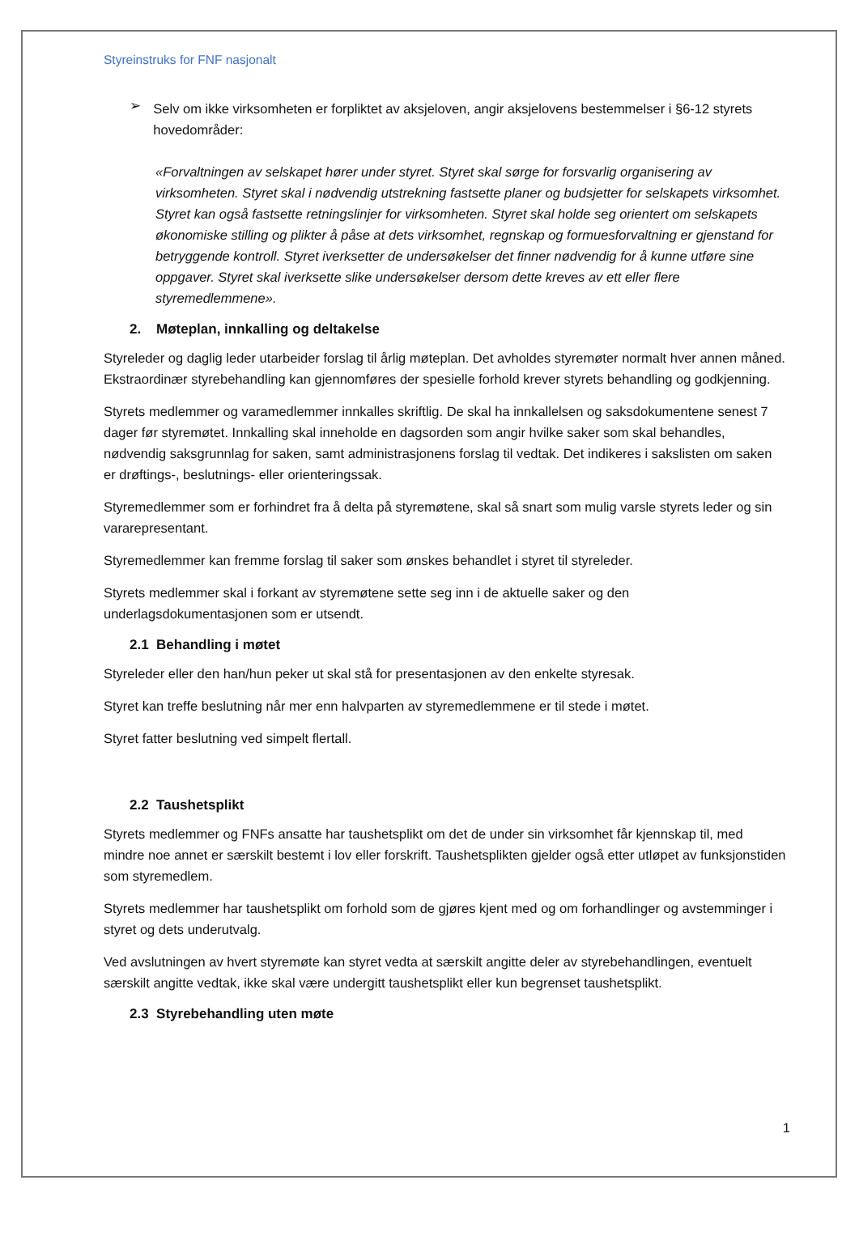Styreinstruks for FNF nasjonalt
➢
Selv om ikke virksomheten er forpliktet av aksjeloven, angir aksjelovens bestemmelser i §6-12 styrets hovedområder:
«Forvaltningen av selskapet hører under styret. Styret skal sørge for forsvarlig organisering av virksomheten. Styret skal i nødvendig utstrekning fastsette planer og budsjetter for selskapets virksomhet. Styret kan også fastsette retningslinjer for virksomheten. Styret skal holde seg orientert om selskapets økonomiske stilling og plikter å påse at dets virksomhet, regnskap og formuesforvaltning er gjenstand for betryggende kontroll. Styret iverksetter de undersøkelser det finner nødvendig for å kunne utføre sine oppgaver. Styret skal iverksette slike undersøkelser dersom dette kreves av ett eller flere styremedlemmene».
2. Møteplan, innkalling og deltakelse
Styreleder og daglig leder utarbeider forslag til årlig møteplan. Det avholdes styremøter normalt hver annen måned. Ekstraordinær styrebehandling kan gjennomføres der spesielle forhold krever styrets behandling og godkjenning.
Styrets medlemmer og varamedlemmer innkalles skriftlig. De skal ha innkallelsen og saksdokumentene senest 7 dager før styremøtet. Innkalling skal inneholde en dagsorden som angir hvilke saker som skal behandles, nødvendig saksgrunnlag for saken, samt administrasjonens forslag til vedtak. Det indikeres i sakslisten om saken er drøftings-, beslutnings- eller orienteringssak.
Styremedlemmer som er forhindret fra å delta på styremøtene, skal så snart som mulig varsle styrets leder og sin vararepresentant.
Styremedlemmer kan fremme forslag til saker som ønskes behandlet i styret til styreleder.
Styrets medlemmer skal i forkant av styremøtene sette seg inn i de aktuelle saker og den underlagsdokumentasjonen som er utsendt.
2.1 Behandling i møtet
Styreleder eller den han/hun peker ut skal stå for presentasjonen av den enkelte styresak.
Styret kan treffe beslutning når mer enn halvparten av styremedlemmene er til stede i møtet.
Styret fatter beslutning ved simpelt flertall.
2.2 Taushetsplikt
Styrets medlemmer og FNFs ansatte har taushetsplikt om det de under sin virksomhet får kjennskap til, med mindre noe annet er særskilt bestemt i lov eller forskrift. Taushetsplikten gjelder også etter utløpet av funksjonstiden som styremedlem.
Styrets medlemmer har taushetsplikt om forhold som de gjøres kjent med og om forhandlinger og avstemminger i styret og dets underutvalg.
Ved avslutningen av hvert styremøte kan styret vedta at særskilt angitte deler av styrebehandlingen, eventuelt særskilt angitte vedtak, ikke skal være undergitt taushetsplikt eller kun begrenset taushetsplikt.
2.3 Styrebehandling uten møte
1